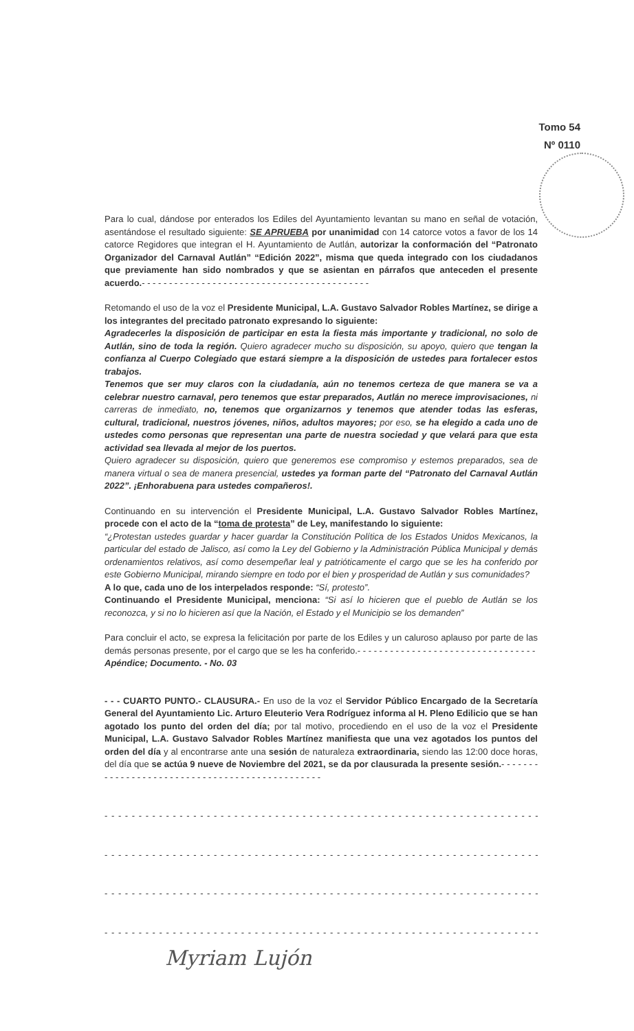Tomo 54
Nº 0110
Para lo cual, dándose por enterados los Ediles del Ayuntamiento levantan su mano en señal de votación, asentándose el resultado siguiente: SE APRUEBA por unanimidad con 14 catorce votos a favor de los 14 catorce Regidores que integran el H. Ayuntamiento de Autlán, autorizar la conformación del “Patronato Organizador del Carnaval Autlán” “Edición 2022”, misma que queda integrado con los ciudadanos que previamente han sido nombrados y que se asientan en párrafos que anteceden el presente acuerdo.- - - - - - - - - - - - - - - - - - - - - - - - - - - - - - - - - - - - - - - - - -
Retomando el uso de la voz el Presidente Municipal, L.A. Gustavo Salvador Robles Martínez, se dirige a los integrantes del precitado patronato expresando lo siguiente:
Agradecerles la disposición de participar en esta la fiesta más importante y tradicional, no solo de Autlán, sino de toda la región. Quiero agradecer mucho su disposición, su apoyo, quiero que tengan la confianza al Cuerpo Colegiado que estará siempre a la disposición de ustedes para fortalecer estos trabajos.
Tenemos que ser muy claros con la ciudadanía, aún no tenemos certeza de que manera se va a celebrar nuestro carnaval, pero tenemos que estar preparados, Autlán no merece improvisaciones, ni carreras de inmediato, no, tenemos que organizarnos y tenemos que atender todas las esferas, cultural, tradicional, nuestros jóvenes, niños, adultos mayores; por eso, se ha elegido a cada uno de ustedes como personas que representan una parte de nuestra sociedad y que velará para que esta actividad sea llevada al mejor de los puertos.
Quiero agradecer su disposición, quiero que generemos ese compromiso y estemos preparados, sea de manera virtual o sea de manera presencial, ustedes ya forman parte del “Patronato del Carnaval Autlán 2022”. ¡Enhorabuena para ustedes compañeros!.
Continuando en su intervención el Presidente Municipal, L.A. Gustavo Salvador Robles Martínez, procede con el acto de la “toma de protesta” de Ley, manifestando lo siguiente:
“¿Protestan ustedes guardar y hacer guardar la Constitución Política de los Estados Unidos Mexicanos, la particular del estado de Jalisco, así como la Ley del Gobierno y la Administración Pública Municipal y demás ordenamientos relativos, así como desempeñar leal y patrióticamente el cargo que se les ha conferido por este Gobierno Municipal, mirando siempre en todo por el bien y prosperidad de Autlán y sus comunidades?
A lo que, cada uno de los interpelados responde: “Sí, protesto”.
Continuando el Presidente Municipal, menciona: “Si así lo hicieren que el pueblo de Autlán se los reconozca, y si no lo hicieren así que la Nación, el Estado y el Municipio se los demanden”
Para concluir el acto, se expresa la felicitación por parte de los Ediles y un caluroso aplauso por parte de las demás personas presente, por el cargo que se les ha conferido.- - - - - - - - - - - - - - - - - - - - - - - - - - - - - - - - -
Apéndice; Documento. - No. 03
- - - CUARTO PUNTO.- CLAUSURA.- En uso de la voz el Servidor Público Encargado de la Secretaría General del Ayuntamiento Lic. Arturo Eleuterio Vera Rodríguez informa al H. Pleno Edilicio que se han agotado los punto del orden del día; por tal motivo, procediendo en el uso de la voz el Presidente Municipal, L.A. Gustavo Salvador Robles Martínez manifiesta que una vez agotados los puntos del orden del día y al encontrarse ante una sesión de naturaleza extraordinaria, siendo las 12:00 doce horas, del día que se actúa 9 nueve de Noviembre del 2021, se da por clausurada la presente sesión.- - - - - - - - - - - - - - - - - - - - - - - - - - - - - - - - - - - - - - - - - - - - - - -
- - - - - - - - - - - - - - - - - - - - - - - - - - - - - - - - - - - - - - - - - - - - - - - - - - - - - - - - - - - - - - - -
- - - - - - - - - - - - - - - - - - - - - - - - - - - - - - - - - - - - - - - - - - - - - - - - - - - - - - - - - - - - - - - -
- - - - - - - - - - - - - - - - - - - - - - - - - - - - - - - - - - - - - - - - - - - - - - - - - - - - - - - - - - - - - - - -
- - - - - - - - - - - - - - - - - - - - - - - - - - - - - - - - - - - - - - - - - - - - - - - - - - - - - - - - - - - - - - - -
Myriam Lujón